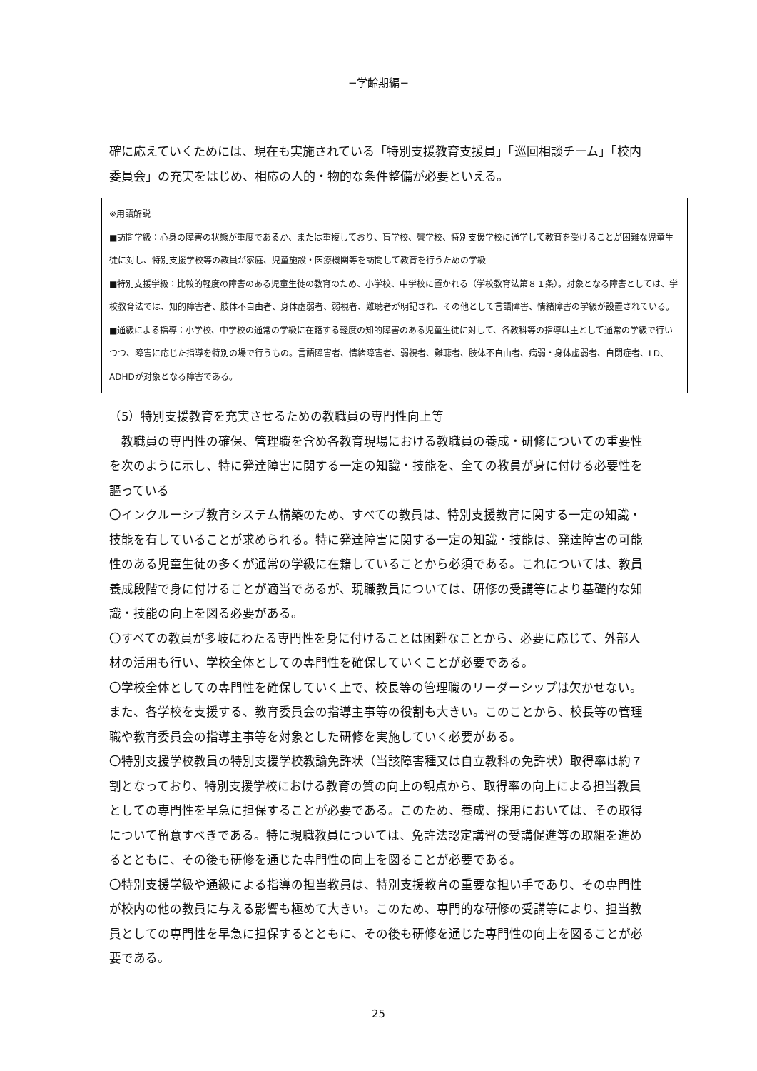−学齢期編−
確に応えていくためには、現在も実施されている「特別支援教育支援員」「巡回相談チーム」「校内委員会」の充実をはじめ、相応の人的・物的な条件整備が必要といえる。
※用語解説
■訪問学級：心身の障害の状態が重度であるか、または重複しており、盲学校、聾学校、特別支援学校に通学して教育を受けることが困難な児童生徒に対し、特別支援学校等の教員が家庭、児童施設・医療機関等を訪問して教育を行うための学級
■特別支援学級：比較的軽度の障害のある児童生徒の教育のため、小学校、中学校に置かれる（学校教育法第８１条）。対象となる障害としては、学校教育法では、知的障害者、肢体不自由者、身体虚弱者、弱視者、難聴者が明記され、その他として言語障害、情緒障害の学級が設置されている。
■通級による指導：小学校、中学校の通常の学級に在籍する軽度の知的障害のある児童生徒に対して、各教科等の指導は主として通常の学級で行いつつ、障害に応じた指導を特別の場で行うもの。言語障害者、情緒障害者、弱視者、難聴者、肢体不自由者、病弱・身体虚弱者、自閉症者、LD、ADHDが対象となる障害である。
（5）特別支援教育を充実させるための教職員の専門性向上等
　教職員の専門性の確保、管理職を含め各教育現場における教職員の養成・研修についての重要性を次のように示し、特に発達障害に関する一定の知識・技能を、全ての教員が身に付ける必要性を謳っている
〇インクルーシブ教育システム構築のため、すべての教員は、特別支援教育に関する一定の知識・技能を有していることが求められる。特に発達障害に関する一定の知識・技能は、発達障害の可能性のある児童生徒の多くが通常の学級に在籍していることから必須である。これについては、教員養成段階で身に付けることが適当であるが、現職教員については、研修の受講等により基礎的な知識・技能の向上を図る必要がある。
〇すべての教員が多岐にわたる専門性を身に付けることは困難なことから、必要に応じて、外部人材の活用も行い、学校全体としての専門性を確保していくことが必要である。
〇学校全体としての専門性を確保していく上で、校長等の管理職のリーダーシップは欠かせない。また、各学校を支援する、教育委員会の指導主事等の役割も大きい。このことから、校長等の管理職や教育委員会の指導主事等を対象とした研修を実施していく必要がある。
〇特別支援学校教員の特別支援学校教諭免許状（当該障害種又は自立教科の免許状）取得率は約７割となっており、特別支援学校における教育の質の向上の観点から、取得率の向上による担当教員としての専門性を早急に担保することが必要である。このため、養成、採用においては、その取得について留意すべきである。特に現職教員については、免許法認定講習の受講促進等の取組を進めるとともに、その後も研修を通じた専門性の向上を図ることが必要である。
〇特別支援学級や通級による指導の担当教員は、特別支援教育の重要な担い手であり、その専門性が校内の他の教員に与える影響も極めて大きい。このため、専門的な研修の受講等により、担当教員としての専門性を早急に担保するとともに、その後も研修を通じた専門性の向上を図ることが必要である。
25